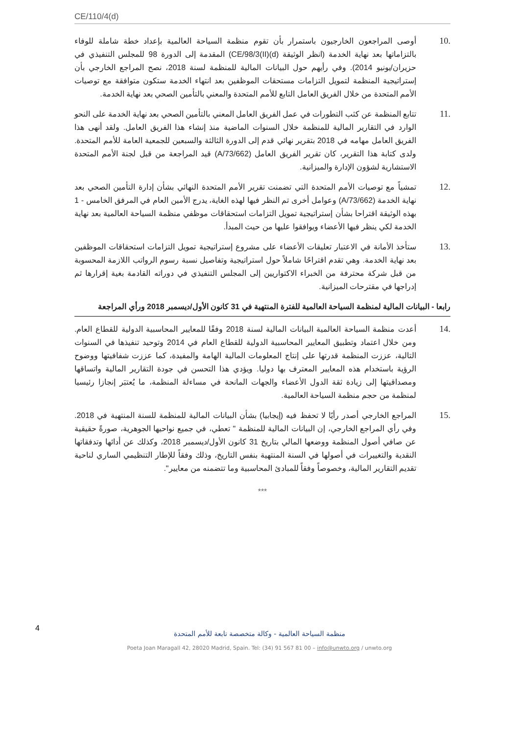CE/110/4(d)
.10 أوصى المراجعون الخارجيون باستمرار بأن تقوم منظمة السياحة العالمية بإعداد خطة شاملة للوفاء بالتزاماتها بعد نهاية الخدمة (انظر الوثيقة CE/98/3(II)(d)) المقدمة إلى الدورة 98 للمجلس التنفيذي في حزيران/يونيو 2014). وفي رأيهم حول البيانات المالية للمنظمة لسنة 2018، نصح المراجع الخارجي بأن إستراتيجية المنظمة لتمويل التزامات مستحقات الموظفين بعد انتهاء الخدمة ستكون متوافقة مع توصيات الأمم المتحدة من خلال الفريق العامل التابع للأمم المتحدة والمعني بالتأمين الصحي بعد نهاية الخدمة.
.11 تتابع المنظمة عن كثب التطورات في عمل الفريق العامل المعني بالتأمين الصحي بعد نهاية الخدمة على النحو الوارد في التقارير المالية للمنظمة خلال السنوات الماضية منذ إنشاء هذا الفريق العامل. ولقد أنهى هذا الفريق العامل مهامه في 2018 بتقرير نهائي قدم إلى الدورة الثالثة والسبعين للجمعية العامة للأمم المتحدة. ولدى كتابة هذا التقرير، كان تقرير الفريق العامل (A/73/662) قيد المراجعة من قبل لجنة الأمم المتحدة الاستشارية لشؤون الإدارة والميزانية.
.12 تمشياً مع توصيات الأمم المتحدة التي تضمنت تقرير الأمم المتحدة النهائي بشأن إدارة التأمين الصحي بعد نهاية الخدمة (A/73/662) وعوامل أخرى تم النظر فيها لهذه الغاية، يدرج الأمين العام في المرفق الخامس - 1 بهذه الوثيقة اقتراحا بشأن إستراتيجية تمويل التزامات استحقاقات موظفي منظمة السياحة العالمية بعد نهاية الخدمة لكي ينظر فيها الأعضاء ويوافقوا عليها من حيث المبدأ.
.13 ستأخذ الأمانة في الاعتبار تعليقات الأعضاء على مشروع إستراتيجية تمويل التزامات استحقاقات الموظفين بعد نهاية الخدمة. وهي تقدم اقتراحًا شاملاً حول استراتيجية وتفاصيل نسبة رسوم الرواتب اللازمة المحسوبة من قبل شركة محترفة من الخبراء الاكتواريين إلى المجلس التنفيذي في دوراته القادمة بغية إقرارها ثم إدراجها في مقترحات الميزانية.
رابعا - البيانات المالية لمنظمة السياحة العالمية للفترة المنتهية في 31 كانون الأول/ديسمبر 2018 ورأي المراجعة
.14 أعدت منظمة السياحة العالمية البيانات المالية لسنة 2018 وفقًا للمعايير المحاسبية الدولية للقطاع العام. ومن خلال اعتماد وتطبيق المعايير المحاسبية الدولية للقطاع العام في 2014 وتوحيد تنفيذها في السنوات التالية، عززت المنظمة قدرتها على إنتاج المعلومات المالية الهامة والمفيدة، كما عززت شفافيتها ووضوح الرؤية باستخدام هذه المعايير المعترف بها دوليا. ويؤدي هذا التحسن في جودة التقارير المالية واتساقها ومصداقيتها إلى زيادة ثقة الدول الأعضاء والجهات المانحة في مساءلة المنظمة، ما يُعتبَر إنجازا رئيسيا لمنظمة من حجم منظمة السياحة العالمية.
.15 المراجع الخارجي أصدر رأيًا لا تحفظ فيه (إيجابيا) بشأن البيانات المالية للمنظمة للسنة المنتهية في 2018. وفي رأي المراجع الخارجي، إن البيانات المالية للمنظمة " تعطي، في جميع نواحيها الجوهرية، صورةً حقيقية عن صافي أصول المنظمة ووضعها المالي بتاريخ 31 كانون الأول/ديسمبر 2018، وكذلك عن أدائها وتدفقاتها النقدية والتغييرات في أصولها في السنة المنتهية بنفس التاريخ، وذلك وفقاً للإطار التنظيمي الساري لناحية تقديم التقارير المالية، وخصوصاً وفقاً للمبادئ المحاسبية وما تتضمنه من معايير".
***
4
منظمة السياحة العالمية - وكالة متخصصة تابعة للأمم المتحدة
Poeta Joan Maragall 42, 28020 Madrid, Spain. Tel: (34) 91 567 81 00 – info@unwto.org / unwto.org